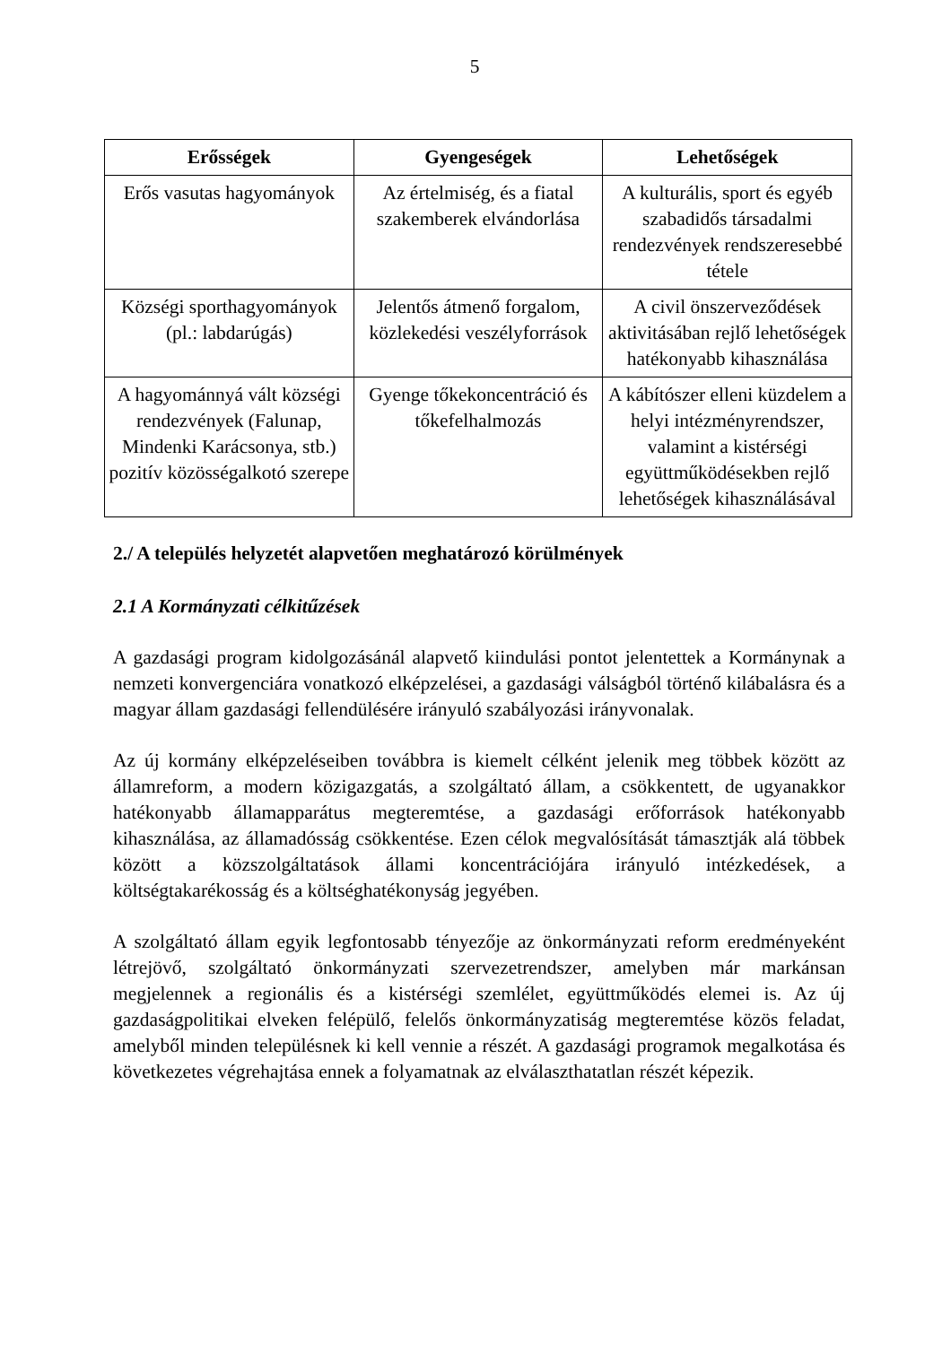5
| Erősségek | Gyengeségek | Lehetőségek |
| --- | --- | --- |
| Erős vasutas hagyományok | Az értelmiség, és a fiatal szakemberek elvándorlása | A kulturális, sport és egyéb szabadidős társadalmi rendezvények rendszeresebbé tétele |
| Községi sporthagyományok (pl.: labdarúgás) | Jelentős átmenő forgalom, közlekedési veszélyforrások | A civil önszerveződések aktivitásában rejlő lehetőségek hatékonyabb kihasználása |
| A hagyománnyá vált községi rendezvények (Falunap, Mindenki Karácsonya, stb.) pozitív közösségalkotó szerepe | Gyenge tőkekoncentráció és tőkefelhalmozás | A kábítószer elleni küzdelem a helyi intézményrendszer, valamint a kistérségi együttműködésekben rejlő lehetőségek kihasználásával |
2./ A település helyzetét alapvetően meghatározó körülmények
2.1 A Kormányzati célkitűzések
A gazdasági program kidolgozásánál alapvető kiindulási pontot jelentettek a Kormánynak a nemzeti konvergenciára vonatkozó elképzelései, a gazdasági válságból történő kilábalásra és a magyar állam gazdasági fellendülésére irányuló szabályozási irányvonalak.
Az új kormány elképzeléseiben továbbra is kiemelt célként jelenik meg többek között az államreform, a modern közigazgatás, a szolgáltató állam, a csökkentett, de ugyanakkor hatékonyabb államapparátus megteremtése, a gazdasági erőforrások hatékonyabb kihasználása, az államadósság csökkentése. Ezen célok megvalósítását támasztják alá többek között a közszolgáltatások állami koncentrációjára irányuló intézkedések, a költségtakarékosság és a költséghatékonyság jegyében.
A szolgáltató állam egyik legfontosabb tényezője az önkormányzati reform eredményeként létrejövő, szolgáltató önkormányzati szervezetrendszer, amelyben már markánsan megjelennek a regionális és a kistérségi szemlélet, együttműködés elemei is. Az új gazdaságpolitikai elveken felépülő, felelős önkormányzatiság megteremtése közös feladat, amelyből minden településnek ki kell vennie a részét. A gazdasági programok megalkotása és következetes végrehajtása ennek a folyamatnak az elválaszthatatlan részét képezik.